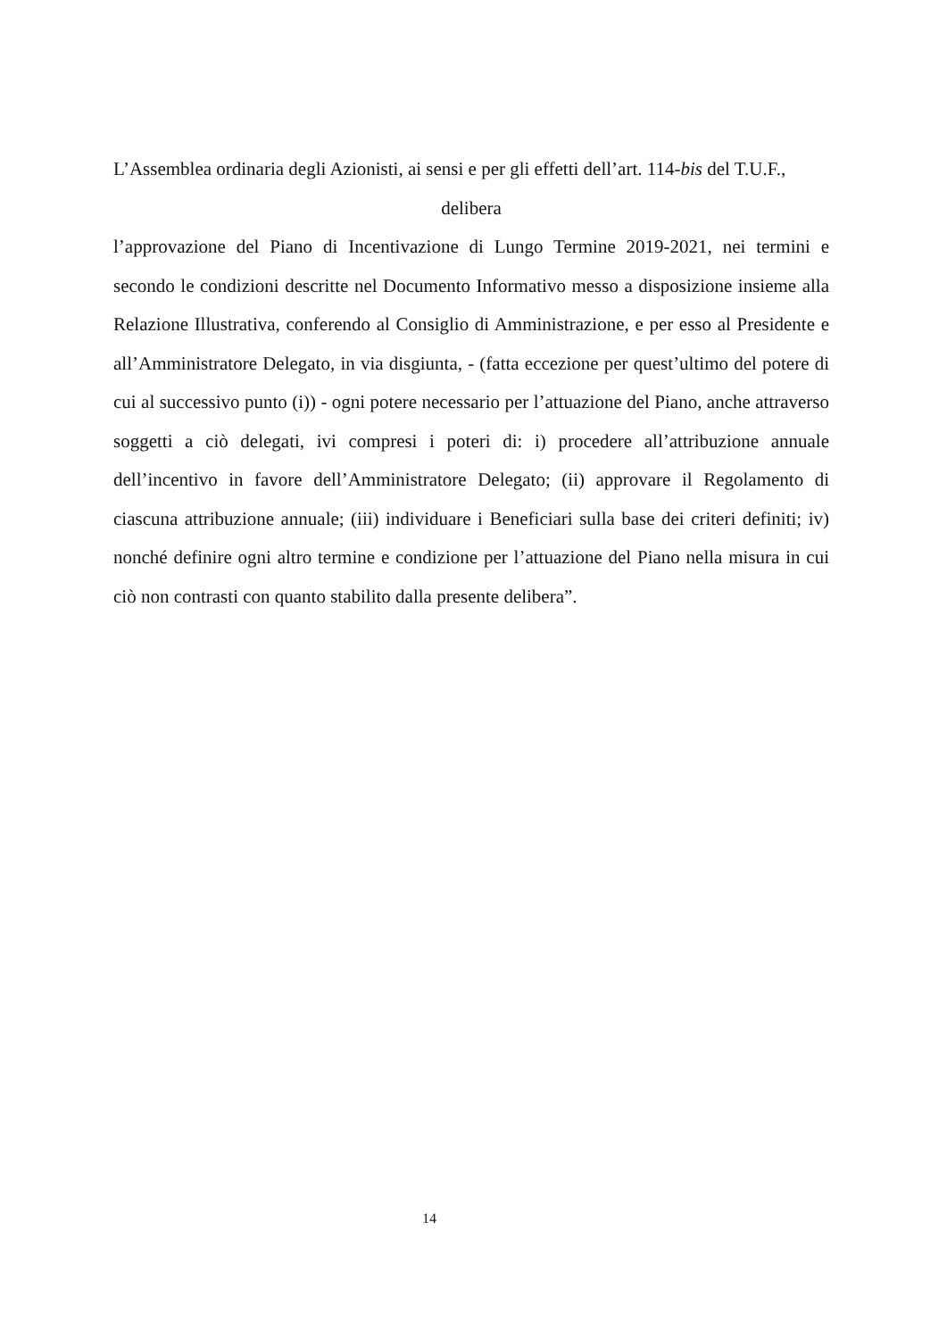L’Assemblea ordinaria degli Azionisti, ai sensi e per gli effetti dell’art. 114-bis del T.U.F.,
delibera
l’approvazione del Piano di Incentivazione di Lungo Termine 2019-2021, nei termini e secondo le condizioni descritte nel Documento Informativo messo a disposizione insieme alla Relazione Illustrativa, conferendo al Consiglio di Amministrazione, e per esso al Presidente e all’Amministratore Delegato, in via disgiunta, - (fatta eccezione per quest’ultimo del potere di cui al successivo punto (i)) - ogni potere necessario per l’attuazione del Piano, anche attraverso soggetti a ciò delegati, ivi compresi i poteri di: i) procedere all’attribuzione annuale dell’incentivo in favore dell’Amministratore Delegato; (ii) approvare il Regolamento di ciascuna attribuzione annuale; (iii) individuare i Beneficiari sulla base dei criteri definiti; iv) nonché definire ogni altro termine e condizione per l’attuazione del Piano nella misura in cui ciò non contrasti con quanto stabilito dalla presente delibera”.
14